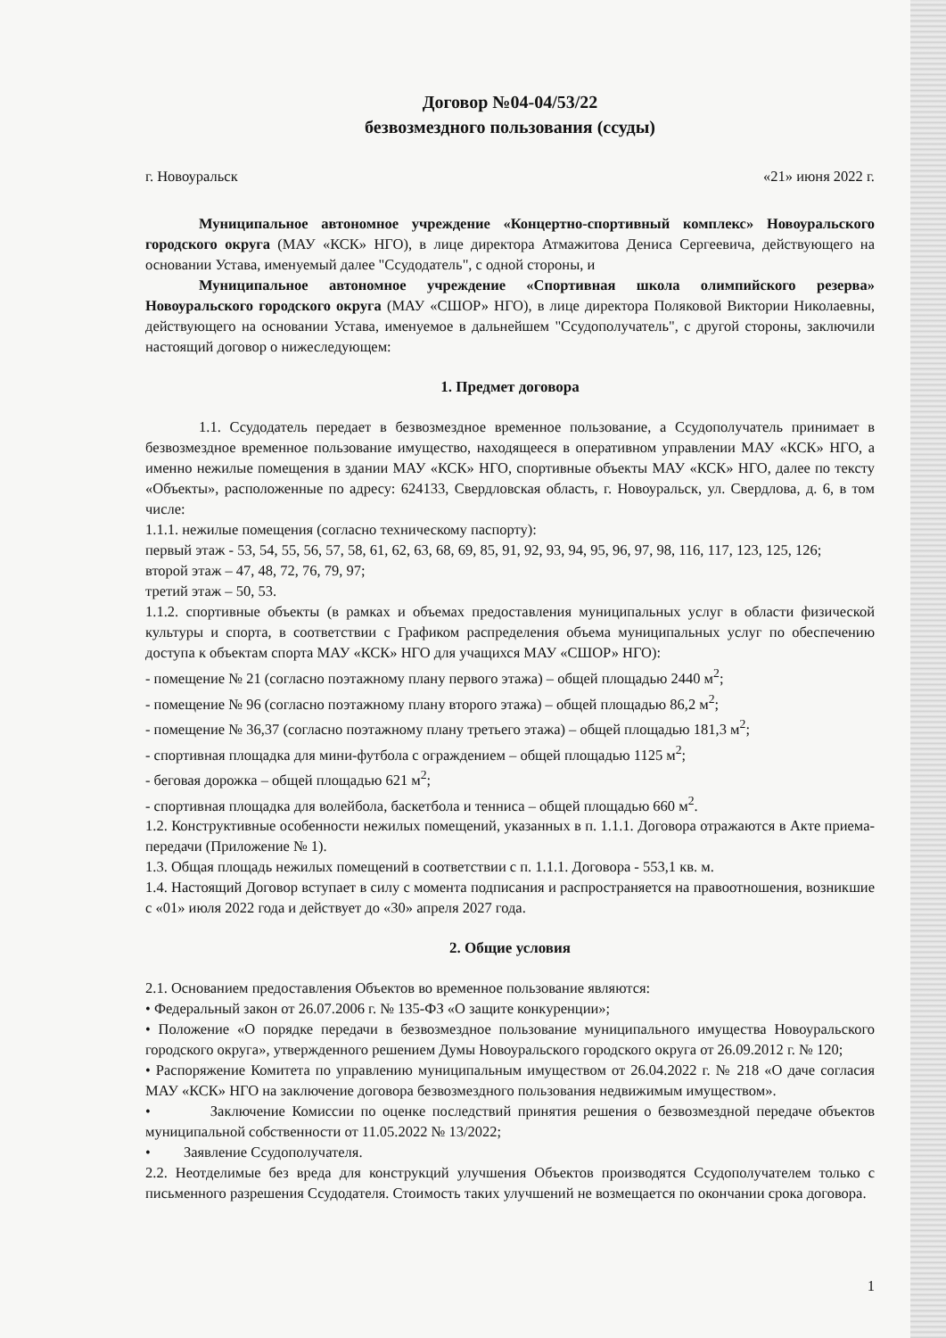Договор №04-04/53/22
безвозмездного пользования (ссуды)
г. Новоуральск «21» июня 2022 г.
Муниципальное автономное учреждение «Концертно-спортивный комплекс» Новоуральского городского округа (МАУ «КСК» НГО), в лице директора Атмажитова Дениса Сергеевича, действующего на основании Устава, именуемый далее "Ссудодатель", с одной стороны, и
Муниципальное автономное учреждение «Спортивная школа олимпийского резерва» Новоуральского городского округа (МАУ «СШОР» НГО), в лице директора Поляковой Виктории Николаевны, действующего на основании Устава, именуемое в дальнейшем "Ссудополучатель", с другой стороны, заключили настоящий договор о нижеследующем:
1. Предмет договора
1.1. Ссудодатель передает в безвозмездное временное пользование, а Ссудополучатель принимает в безвозмездное временное пользование имущество, находящееся в оперативном управлении МАУ «КСК» НГО, а именно нежилые помещения в здании МАУ «КСК» НГО, спортивные объекты МАУ «КСК» НГО, далее по тексту «Объекты», расположенные по адресу: 624133, Свердловская область, г. Новоуральск, ул. Свердлова, д. 6, в том числе:
1.1.1. нежилые помещения (согласно техническому паспорту):
первый этаж - 53, 54, 55, 56, 57, 58, 61, 62, 63, 68, 69, 85, 91, 92, 93, 94, 95, 96, 97, 98, 116, 117, 123, 125, 126;
второй этаж – 47, 48, 72, 76, 79, 97;
третий этаж – 50, 53.
1.1.2. спортивные объекты (в рамках и объемах предоставления муниципальных услуг в области физической культуры и спорта, в соответствии с Графиком распределения объема муниципальных услуг по обеспечению доступа к объектам спорта МАУ «КСК» НГО для учащихся МАУ «СШОР» НГО):
- помещение № 21 (согласно поэтажному плану первого этажа) – общей площадью 2440 м<sup>2</sup>;
- помещение № 96 (согласно поэтажному плану второго этажа) – общей площадью 86,2 м<sup>2</sup>;
- помещение № 36,37 (согласно поэтажному плану третьего этажа) – общей площадью 181,3 м<sup>2</sup>;
- спортивная площадка для мини-футбола с ограждением – общей площадью 1125 м<sup>2</sup>;
- беговая дорожка – общей площадью 621 м<sup>2</sup>;
- спортивная площадка для волейбола, баскетбола и тенниса – общей площадью 660 м<sup>2</sup>.
1.2. Конструктивные особенности нежилых помещений, указанных в п. 1.1.1. Договора отражаются в Акте приема-передачи (Приложение № 1).
1.3. Общая площадь нежилых помещений в соответствии с п. 1.1.1. Договора - 553,1 кв. м.
1.4. Настоящий Договор вступает в силу с момента подписания и распространяется на правоотношения, возникшие с «01» июля 2022 года и действует до «30» апреля 2027 года.
2. Общие условия
2.1. Основанием предоставления Объектов во временное пользование являются:
• Федеральный закон от 26.07.2006 г. № 135-ФЗ «О защите конкуренции»;
• Положение «О порядке передачи в безвозмездное пользование муниципального имущества Новоуральского городского округа», утвержденного решением Думы Новоуральского городского округа от 26.09.2012 г. № 120;
• Распоряжение Комитета по управлению муниципальным имуществом от 26.04.2022 г. № 218 «О даче согласия МАУ «КСК» НГО на заключение договора безвозмездного пользования недвижимым имуществом».
• Заключение Комиссии по оценке последствий принятия решения о безвозмездной передаче объектов муниципальной собственности от 11.05.2022 № 13/2022;
• Заявление Ссудополучателя.
2.2. Неотделимые без вреда для конструкций улучшения Объектов производятся Ссудополучателем только с письменного разрешения Ссудодателя. Стоимость таких улучшений не возмещается по окончании срока договора.
1